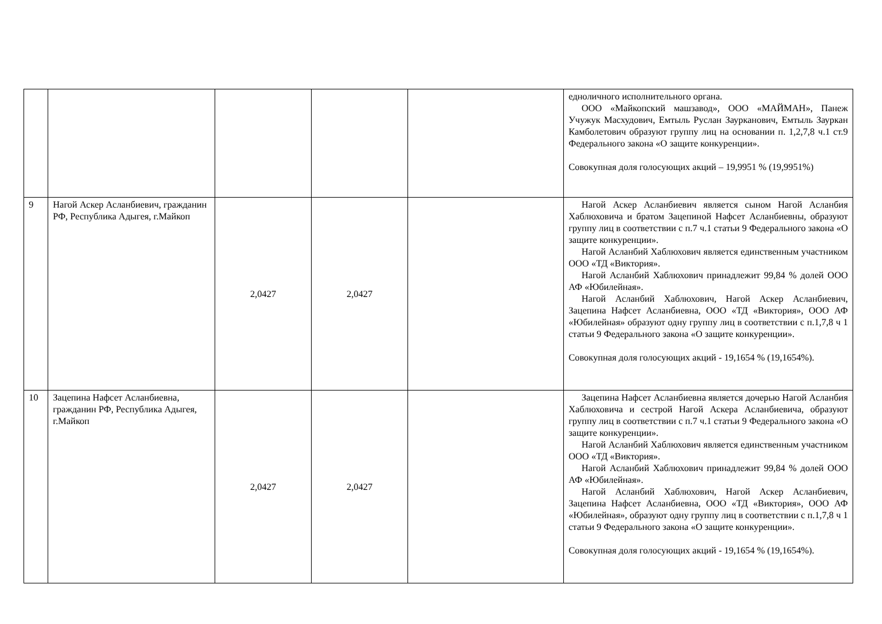| | | | | | едноличного исполнительного органа. ООО «Майкопский машзавод», ООО «МАЙМАН», Панеж Учужук Масхудович, Емтыль Руслан Заурканович, Емтыль Зауркан Камболетович образуют группу лиц на основании п. 1,2,7,8 ч.1 ст.9 Федерального закона «О защите конкуренции». Совокупная доля голосующих акций – 19,9951 % (19,9951%) |
| 9 | Нагой Аскер Асланбиевич, гражданин РФ, Республика Адыгея, г.Майкоп | 2,0427 | 2,0427 | | Нагой Аскер Асланбиевич является сыном Нагой Асланбия Хаблюховича и братом Зацепиной Нафсет Асланбиевны, образуют группу лиц в соответствии с п.7 ч.1 статьи 9 Федерального закона «О защите конкуренции». Нагой Асланбий Хаблюхович является единственным участником ООО «ТД «Виктория». Нагой Асланбий Хаблюхович принадлежит 99,84 % долей ООО АФ «Юбилейная». Нагой Асланбий Хаблюхович, Нагой Аскер Асланбиевич, Зацепина Нафсет Асланбиевна, ООО «ТД «Виктория», ООО АФ «Юбилейная» образуют одну группу лиц в соответствии с п.1,7,8 ч 1 статьи 9 Федерального закона «О защите конкуренции». Совокупная доля голосующих акций - 19,1654 % (19,1654%). |
| 10 | Зацепина Нафсет Асланбиевна, гражданин РФ, Республика Адыгея, г.Майкоп | 2,0427 | 2,0427 | | Зацепина Нафсет Асланбиевна является дочерью Нагой Асланбия Хаблюховича и сестрой Нагой Аскера Асланбиевича, образуют группу лиц в соответствии с п.7 ч.1 статьи 9 Федерального закона «О защите конкуренции». Нагой Асланбий Хаблюхович является единственным участником ООО «ТД «Виктория». Нагой Асланбий Хаблюхович принадлежит 99,84 % долей ООО АФ «Юбилейная». Нагой Асланбий Хаблюхович, Нагой Аскер Асланбиевич, Зацепина Нафсет Асланбиевна, ООО «ТД «Виктория», ООО АФ «Юбилейная», образуют одну группу лиц в соответствии с п.1,7,8 ч 1 статьи 9 Федерального закона «О защите конкуренции». Совокупная доля голосующих акций - 19,1654 % (19,1654%). |